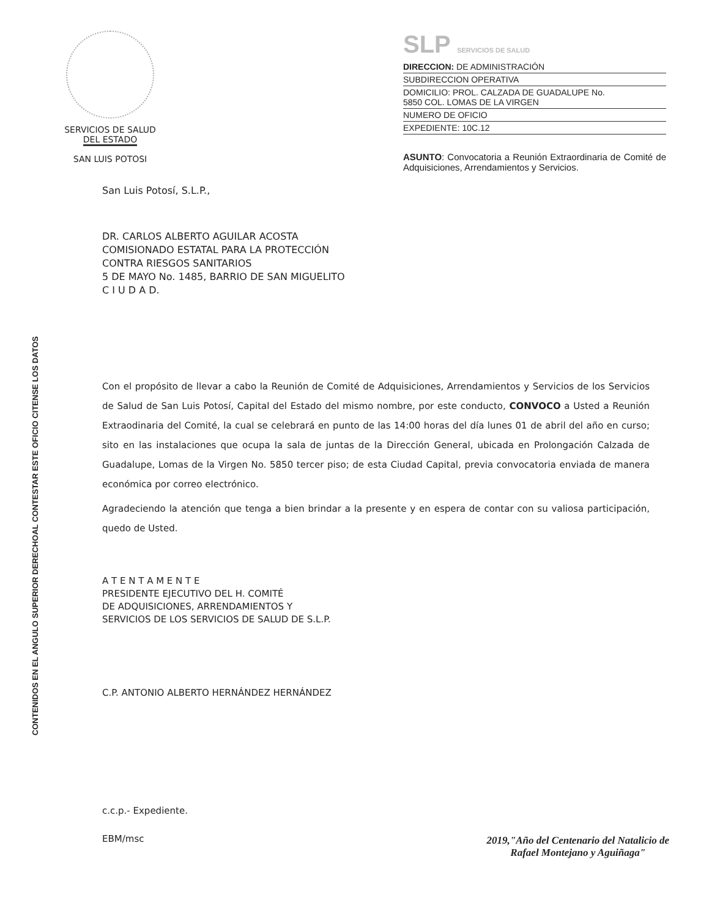SERVICIOS DE SALUD
DEL ESTADO
SAN LUIS POTOSI
SLP SERVICIOS DE SALUD
DIRECCION: DE ADMINISTRACIÓN
SUBDIRECCION OPERATIVA
DOMICILIO: PROL. CALZADA DE GUADALUPE No.
5850 COL. LOMAS DE LA VIRGEN
NUMERO DE OFICIO
EXPEDIENTE: 10C.12
ASUNTO: Convocatoria a Reunión Extraordinaria de Comité de Adquisiciones, Arrendamientos y Servicios.
AL CONTESTAR ESTE OFICIO CITENSE LOS DATOS
CONTENIDOS EN EL ANGULO SUPERIOR DERECHO
San Luis Potosí, S.L.P.,
DR. CARLOS ALBERTO AGUILAR ACOSTA
COMISIONADO ESTATAL PARA LA PROTECCIÓN
CONTRA RIESGOS SANITARIOS
5 DE MAYO No. 1485, BARRIO DE SAN MIGUELITO
C I U D A D.
Con el propósito de llevar a cabo la Reunión de Comité de Adquisiciones, Arrendamientos y Servicios de los Servicios de Salud de San Luis Potosí, Capital del Estado del mismo nombre, por este conducto, CONVOCO a Usted a Reunión Extraodinaria del Comité, la cual se celebrará en punto de las 14:00 horas del día lunes 01 de abril del año en curso; sito en las instalaciones que ocupa la sala de juntas de la Dirección General, ubicada en Prolongación Calzada de Guadalupe, Lomas de la Virgen No. 5850 tercer piso; de esta Ciudad Capital, previa convocatoria enviada de manera económica por correo electrónico.
Agradeciendo la atención que tenga a bien brindar a la presente y en espera de contar con su valiosa participación, quedo de Usted.
A T E N T A M E N T E
PRESIDENTE EJECUTIVO DEL H. COMITÉ
DE ADQUISICIONES, ARRENDAMIENTOS Y
SERVICIOS DE LOS SERVICIOS DE SALUD DE S.L.P.
C.P. ANTONIO ALBERTO HERNÁNDEZ HERNÁNDEZ
c.c.p.- Expediente.
EBM/msc
2019,"Año del Centenario del Natalicio de
Rafael Montejano y Aguiñaga"